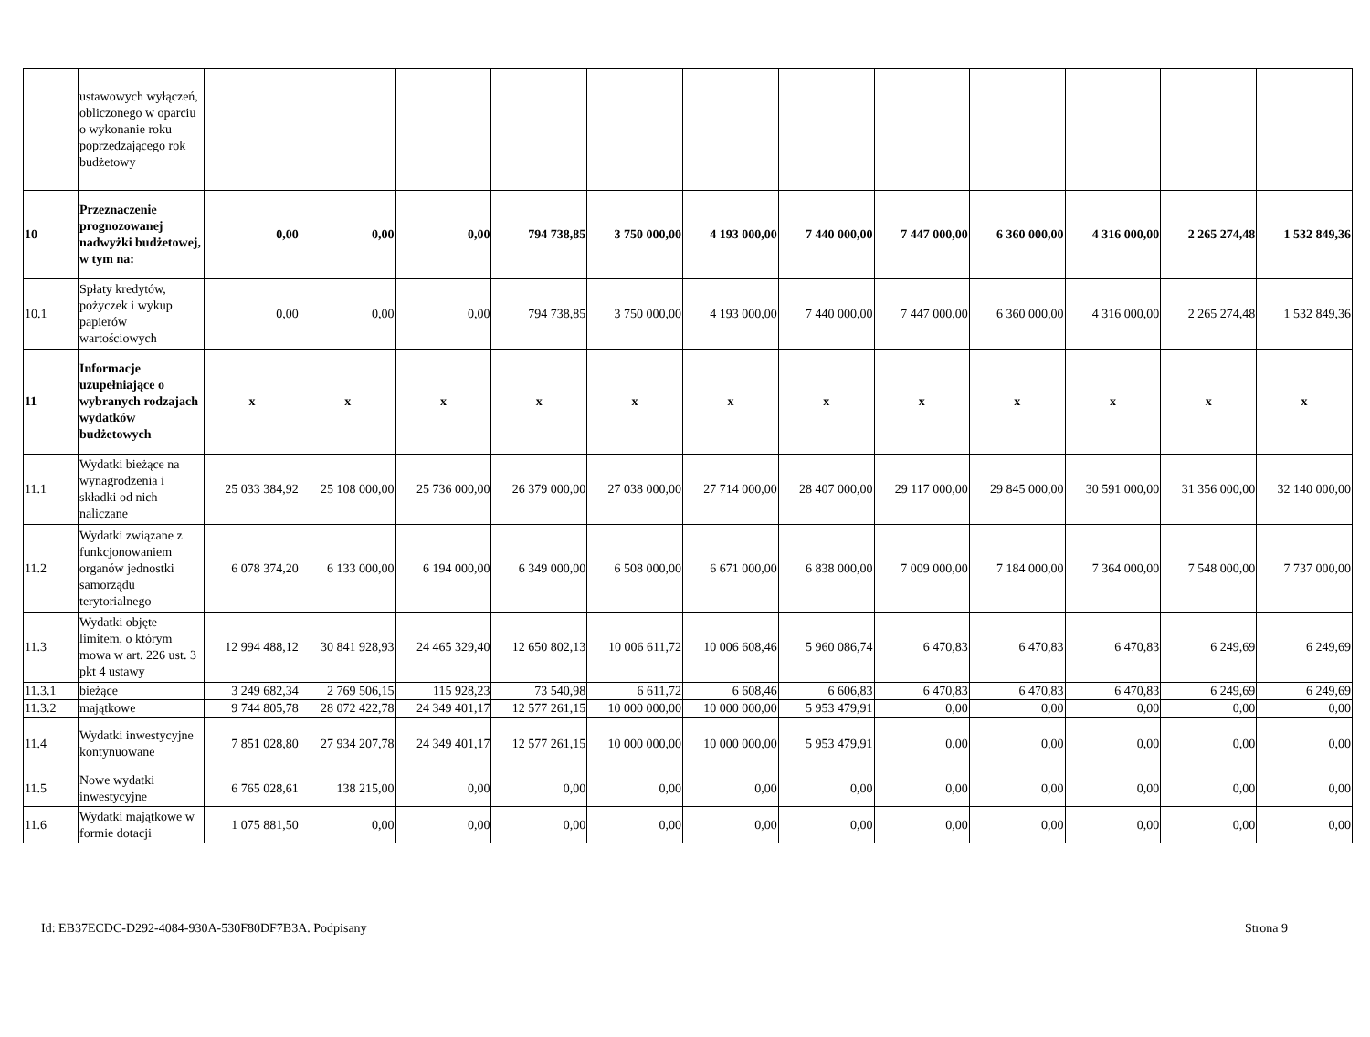| | ustawowych wyłączeń, obliczonego w oparciu o wykonanie roku poprzedzającego rok budżetowy | | | | | | | | | | | | |
| 10 | Przeznaczenie prognozowanej nadwyżki budżetowej, w tym na: | 0,00 | 0,00 | 0,00 | 794 738,85 | 3 750 000,00 | 4 193 000,00 | 7 440 000,00 | 7 447 000,00 | 6 360 000,00 | 4 316 000,00 | 2 265 274,48 | 1 532 849,36 |
| 10.1 | Spłaty kredytów, pożyczek i wykup papierów wartościowych | 0,00 | 0,00 | 0,00 | 794 738,85 | 3 750 000,00 | 4 193 000,00 | 7 440 000,00 | 7 447 000,00 | 6 360 000,00 | 4 316 000,00 | 2 265 274,48 | 1 532 849,36 |
| 11 | Informacje uzupełniające o wybranych rodzajach wydatków budżetowych | x | x | x | x | x | x | x | x | x | x | x | x |
| 11.1 | Wydatki bieżące na wynagrodzenia i składki od nich naliczane | 25 033 384,92 | 25 108 000,00 | 25 736 000,00 | 26 379 000,00 | 27 038 000,00 | 27 714 000,00 | 28 407 000,00 | 29 117 000,00 | 29 845 000,00 | 30 591 000,00 | 31 356 000,00 | 32 140 000,00 |
| 11.2 | Wydatki związane z funkcjonowaniem organów jednostki samorządu terytorialnego | 6 078 374,20 | 6 133 000,00 | 6 194 000,00 | 6 349 000,00 | 6 508 000,00 | 6 671 000,00 | 6 838 000,00 | 7 009 000,00 | 7 184 000,00 | 7 364 000,00 | 7 548 000,00 | 7 737 000,00 |
| 11.3 | Wydatki objęte limitem, o którym mowa w art. 226 ust. 3 pkt 4 ustawy | 12 994 488,12 | 30 841 928,93 | 24 465 329,40 | 12 650 802,13 | 10 006 611,72 | 10 006 608,46 | 5 960 086,74 | 6 470,83 | 6 470,83 | 6 470,83 | 6 249,69 | 6 249,69 |
| 11.3.1 | bieżące | 3 249 682,34 | 2 769 506,15 | 115 928,23 | 73 540,98 | 6 611,72 | 6 608,46 | 6 606,83 | 6 470,83 | 6 470,83 | 6 470,83 | 6 249,69 | 6 249,69 |
| 11.3.2 | majątkowe | 9 744 805,78 | 28 072 422,78 | 24 349 401,17 | 12 577 261,15 | 10 000 000,00 | 10 000 000,00 | 5 953 479,91 | 0,00 | 0,00 | 0,00 | 0,00 | 0,00 |
| 11.4 | Wydatki inwestycyjne kontynuowane | 7 851 028,80 | 27 934 207,78 | 24 349 401,17 | 12 577 261,15 | 10 000 000,00 | 10 000 000,00 | 5 953 479,91 | 0,00 | 0,00 | 0,00 | 0,00 | 0,00 |
| 11.5 | Nowe wydatki inwestycyjne | 6 765 028,61 | 138 215,00 | 0,00 | 0,00 | 0,00 | 0,00 | 0,00 | 0,00 | 0,00 | 0,00 | 0,00 | 0,00 |
| 11.6 | Wydatki majątkowe w formie dotacji | 1 075 881,50 | 0,00 | 0,00 | 0,00 | 0,00 | 0,00 | 0,00 | 0,00 | 0,00 | 0,00 | 0,00 | 0,00 |
Id: EB37ECDC-D292-4084-930A-530F80DF7B3A. Podpisany Strona 9